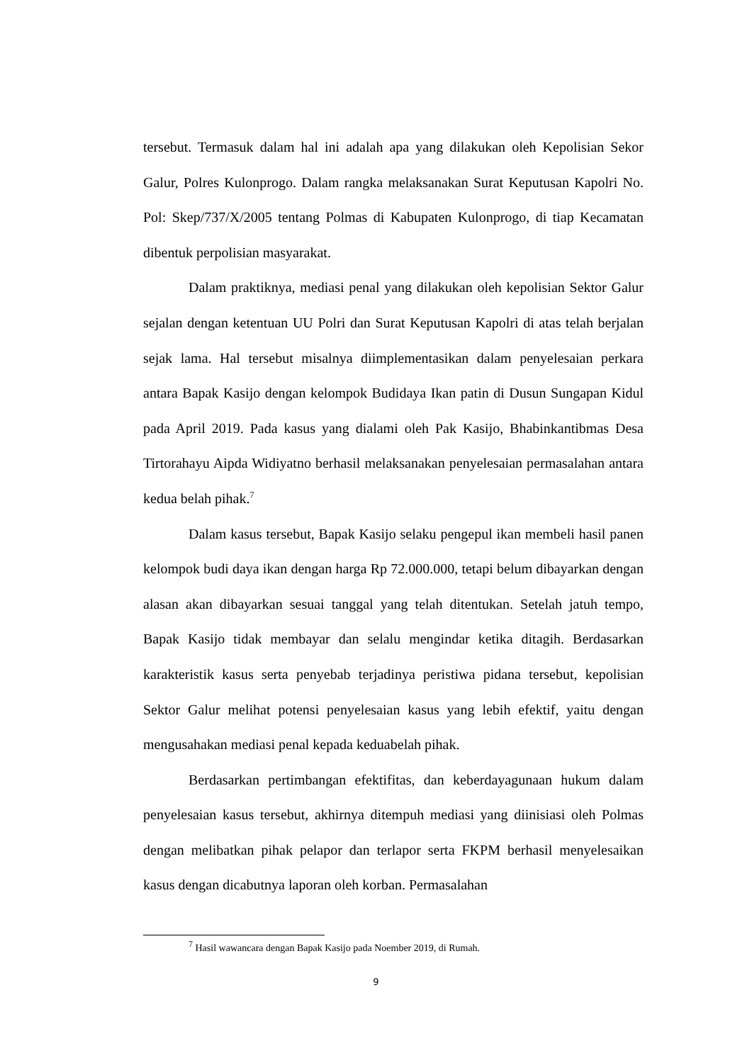tersebut. Termasuk dalam hal ini adalah apa yang dilakukan oleh Kepolisian Sekor Galur, Polres Kulonprogo. Dalam rangka melaksanakan Surat Keputusan Kapolri No. Pol: Skep/737/X/2005 tentang Polmas di Kabupaten Kulonprogo, di tiap Kecamatan dibentuk perpolisian masyarakat.
Dalam praktiknya, mediasi penal yang dilakukan oleh kepolisian Sektor Galur sejalan dengan ketentuan UU Polri dan Surat Keputusan Kapolri di atas telah berjalan sejak lama. Hal tersebut misalnya diimplementasikan dalam penyelesaian perkara antara Bapak Kasijo dengan kelompok Budidaya Ikan patin di Dusun Sungapan Kidul pada April 2019. Pada kasus yang dialami oleh Pak Kasijo, Bhabinkantibmas Desa Tirtorahayu Aipda Widiyatno berhasil melaksanakan penyelesaian permasalahan antara kedua belah pihak.<sup>7</sup>
Dalam kasus tersebut, Bapak Kasijo selaku pengepul ikan membeli hasil panen kelompok budi daya ikan dengan harga Rp 72.000.000, tetapi belum dibayarkan dengan alasan akan dibayarkan sesuai tanggal yang telah ditentukan. Setelah jatuh tempo, Bapak Kasijo tidak membayar dan selalu mengindar ketika ditagih. Berdasarkan karakteristik kasus serta penyebab terjadinya peristiwa pidana tersebut, kepolisian Sektor Galur melihat potensi penyelesaian kasus yang lebih efektif, yaitu dengan mengusahakan mediasi penal kepada keduabelah pihak.
Berdasarkan pertimbangan efektifitas, dan keberdayagunaan hukum dalam penyelesaian kasus tersebut, akhirnya ditempuh mediasi yang diinisiasi oleh Polmas dengan melibatkan pihak pelapor dan terlapor serta FKPM berhasil menyelesaikan kasus dengan dicabutnya laporan oleh korban. Permasalahan
<sup>7</sup> Hasil wawancara dengan Bapak Kasijo pada Noember 2019, di Rumah.
9